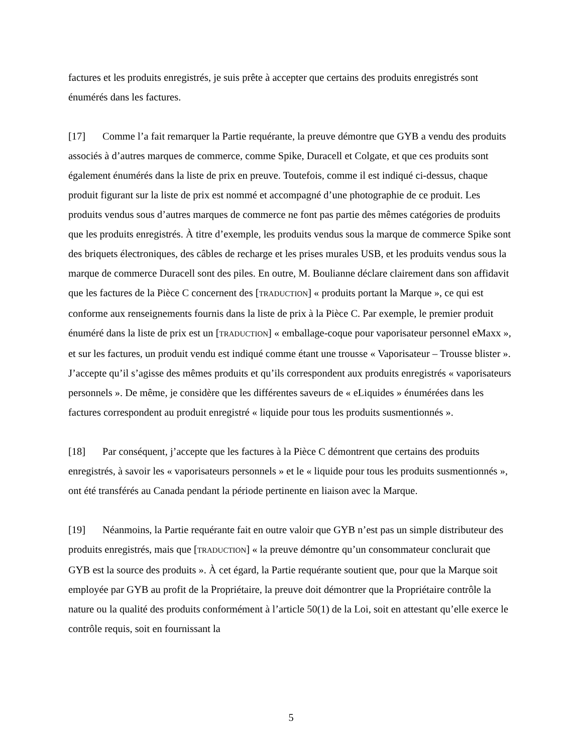factures et les produits enregistrés, je suis prête à accepter que certains des produits enregistrés sont énumérés dans les factures.
[17] Comme l’a fait remarquer la Partie requérante, la preuve démontre que GYB a vendu des produits associés à d’autres marques de commerce, comme Spike, Duracell et Colgate, et que ces produits sont également énumérés dans la liste de prix en preuve. Toutefois, comme il est indiqué ci-dessus, chaque produit figurant sur la liste de prix est nommé et accompagné d’une photographie de ce produit. Les produits vendus sous d’autres marques de commerce ne font pas partie des mêmes catégories de produits que les produits enregistrés. À titre d’exemple, les produits vendus sous la marque de commerce Spike sont des briquets électroniques, des câbles de recharge et les prises murales USB, et les produits vendus sous la marque de commerce Duracell sont des piles. En outre, M. Boulianne déclare clairement dans son affidavit que les factures de la Pièce C concernent des [TRADUCTION] « produits portant la Marque », ce qui est conforme aux renseignements fournis dans la liste de prix à la Pièce C. Par exemple, le premier produit énuméré dans la liste de prix est un [TRADUCTION] « emballage-coque pour vaporisateur personnel eMaxx », et sur les factures, un produit vendu est indiqué comme étant une trousse « Vaporisateur – Trousse blister ». J’accepte qu’il s’agisse des mêmes produits et qu’ils correspondent aux produits enregistrés « vaporisateurs personnels ». De même, je considère que les différentes saveurs de « eLiquides » énumérées dans les factures correspondent au produit enregistré « liquide pour tous les produits susmentionnés ».
[18] Par conséquent, j’accepte que les factures à la Pièce C démontrent que certains des produits enregistrés, à savoir les « vaporisateurs personnels » et le « liquide pour tous les produits susmentionnés », ont été transférés au Canada pendant la période pertinente en liaison avec la Marque.
[19] Néanmoins, la Partie requérante fait en outre valoir que GYB n’est pas un simple distributeur des produits enregistrés, mais que [TRADUCTION] « la preuve démontre qu’un consommateur conclurait que GYB est la source des produits ». À cet égard, la Partie requérante soutient que, pour que la Marque soit employée par GYB au profit de la Propriétaire, la preuve doit démontrer que la Propriétaire contrôle la nature ou la qualité des produits conformément à l’article 50(1) de la Loi, soit en attestant qu’elle exerce le contrôle requis, soit en fournissant la
5